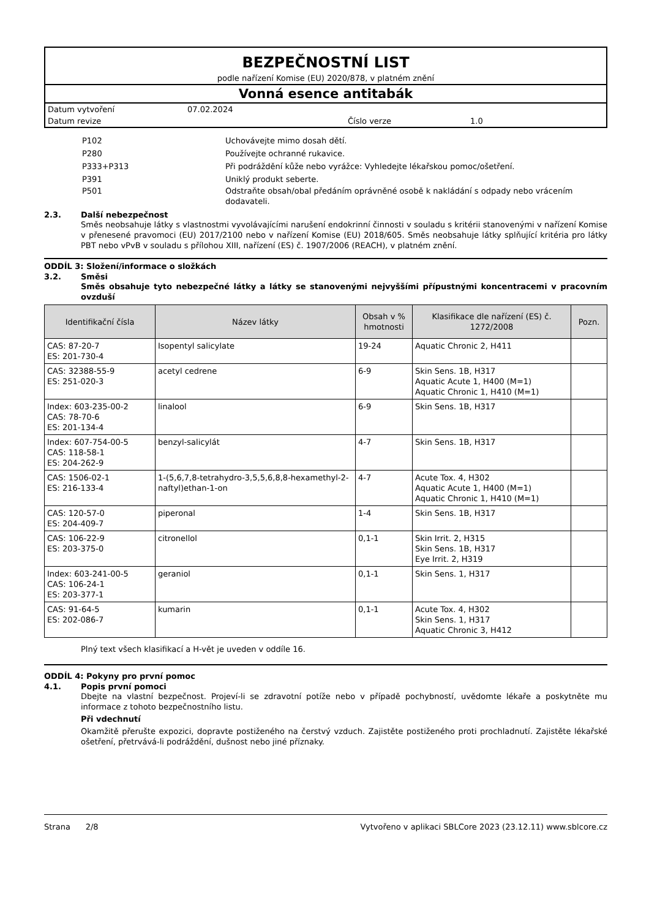BEZPEČNOSTNÍ LIST
podle nařízení Komise (EU) 2020/878, v platném znění
Vonná esence antitabák
Datum vytvoření 07.02.2024
Datum revize Číslo verze 1.0
P102 Uchovávejte mimo dosah dětí.
P280 Používejte ochranné rukavice.
P333+P313 Při podráždění kůže nebo vyrážce: Vyhledejte lékařskou pomoc/ošetření.
P391 Uniklý produkt seberte.
P501 Odstraňte obsah/obal předáním oprávněné osobě k nakládání s odpady nebo vrácením dodavateli.
2.3. Další nebezpečnost
Směs neobsahuje látky s vlastnostmi vyvolávajícími narušení endokrinní činnosti v souladu s kritérii stanovenými v nařízení Komise v přenesené pravomoci (EU) 2017/2100 nebo v nařízení Komise (EU) 2018/605. Směs neobsahuje látky splňující kritéria pro látky PBT nebo vPvB v souladu s přílohou XIII, nařízení (ES) č. 1907/2006 (REACH), v platném znění.
ODDÍL 3: Složení/informace o složkách
3.2. Směsi
Směs obsahuje tyto nebezpečné látky a látky se stanovenými nejvyššími přípustnými koncentracemi v pracovním ovzduší
| Identifikační čísla | Název látky | Obsah v % hmotnosti | Klasifikace dle nařízení (ES) č. 1272/2008 | Pozn. |
| --- | --- | --- | --- | --- |
| CAS: 87-20-7 ES: 201-730-4 | Isopentyl salicylate | 19-24 | Aquatic Chronic 2, H411 | |
| CAS: 32388-55-9 ES: 251-020-3 | acetyl cedrene | 6-9 | Skin Sens. 1B, H317 Aquatic Acute 1, H400 (M=1) Aquatic Chronic 1, H410 (M=1) | |
| Index: 603-235-00-2 CAS: 78-70-6 ES: 201-134-4 | linalool | 6-9 | Skin Sens. 1B, H317 | |
| Index: 607-754-00-5 CAS: 118-58-1 ES: 204-262-9 | benzyl-salicylát | 4-7 | Skin Sens. 1B, H317 | |
| CAS: 1506-02-1 ES: 216-133-4 | 1-(5,6,7,8-tetrahydro-3,5,5,6,8,8-hexamethyl-2-naftyl)ethan-1-on | 4-7 | Acute Tox. 4, H302 Aquatic Acute 1, H400 (M=1) Aquatic Chronic 1, H410 (M=1) | |
| CAS: 120-57-0 ES: 204-409-7 | piperonal | 1-4 | Skin Sens. 1B, H317 | |
| CAS: 106-22-9 ES: 203-375-0 | citronellol | 0,1-1 | Skin Irrit. 2, H315 Skin Sens. 1B, H317 Eye Irrit. 2, H319 | |
| Index: 603-241-00-5 CAS: 106-24-1 ES: 203-377-1 | geraniol | 0,1-1 | Skin Sens. 1, H317 | |
| CAS: 91-64-5 ES: 202-086-7 | kumarin | 0,1-1 | Acute Tox. 4, H302 Skin Sens. 1, H317 Aquatic Chronic 3, H412 | |
Plný text všech klasifikací a H-vět je uveden v oddíle 16.
ODDÍL 4: Pokyny pro první pomoc
4.1. Popis první pomoci
Dbejte na vlastní bezpečnost. Projeví-li se zdravotní potíže nebo v případě pochybností, uvědomte lékaře a poskytněte mu informace z tohoto bezpečnostního listu.
Při vdechnutí
Okamžitě přerušte expozici, dopravte postiženého na čerstvý vzduch. Zajistěte postiženého proti prochladnutí. Zajistěte lékařské ošetření, přetrvává-li podráždění, dušnost nebo jiné příznaky.
Strana 2/8 Vytvořeno v aplikaci SBLCore 2023 (23.12.11) www.sblcore.cz